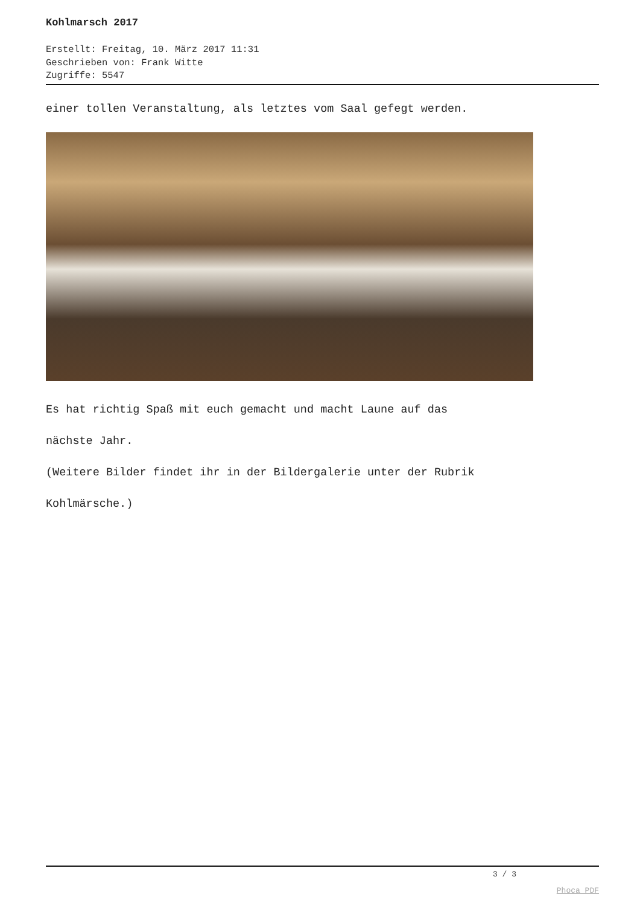Kohlmarsch 2017
Erstellt: Freitag, 10. März 2017 11:31
Geschrieben von: Frank Witte
Zugriffe: 5547
einer tollen Veranstaltung, als letztes vom Saal gefegt werden.
Es hat richtig Spaß mit euch gemacht und macht Laune auf das
nächste Jahr.
(Weitere Bilder findet ihr in der Bildergalerie unter der Rubrik
Kohlmärsche.)
3 / 3
Phoca PDF